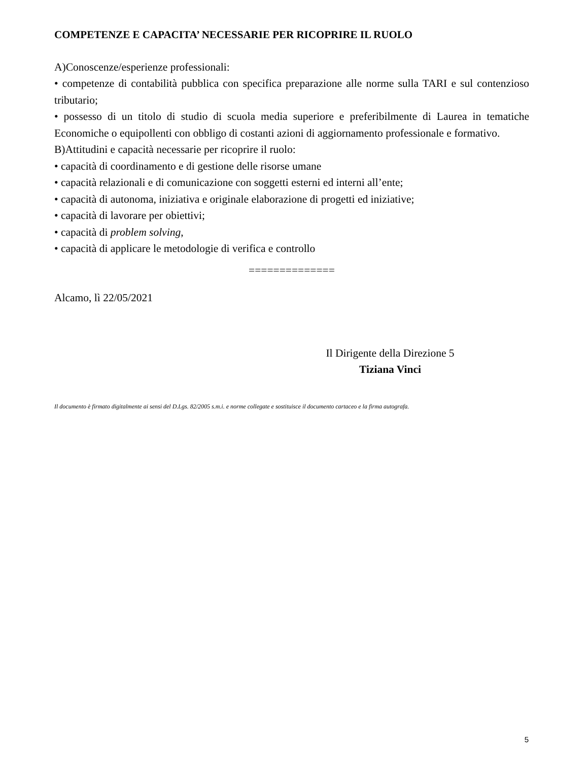COMPETENZE E CAPACITA’ NECESSARIE PER RICOPRIRE IL RUOLO
A)Conoscenze/esperienze professionali:
• competenze di contabilità pubblica con specifica preparazione alle norme sulla TARI e sul contenzioso tributario;
• possesso di un titolo di studio di scuola media superiore e preferibilmente di Laurea in tematiche Economiche o equipollenti con obbligo di costanti azioni di aggiornamento professionale e formativo.
B)Attitudini e capacità necessarie per ricoprire il ruolo:
• capacità di coordinamento e di gestione delle risorse umane
• capacità relazionali e di comunicazione con soggetti esterni ed interni all’ente;
• capacità di autonoma, iniziativa e originale elaborazione di progetti ed iniziative;
• capacità di lavorare per obiettivi;
• capacità di problem solving,
• capacità di applicare le metodologie di verifica e controllo
==============
Alcamo, lì 22/05/2021
Il Dirigente della Direzione 5
Tiziana Vinci
Il documento è firmato digitalmente ai sensi del D.Lgs. 82/2005 s.m.i. e norme collegate e sostituisce il documento cartaceo e la firma autografa.
5